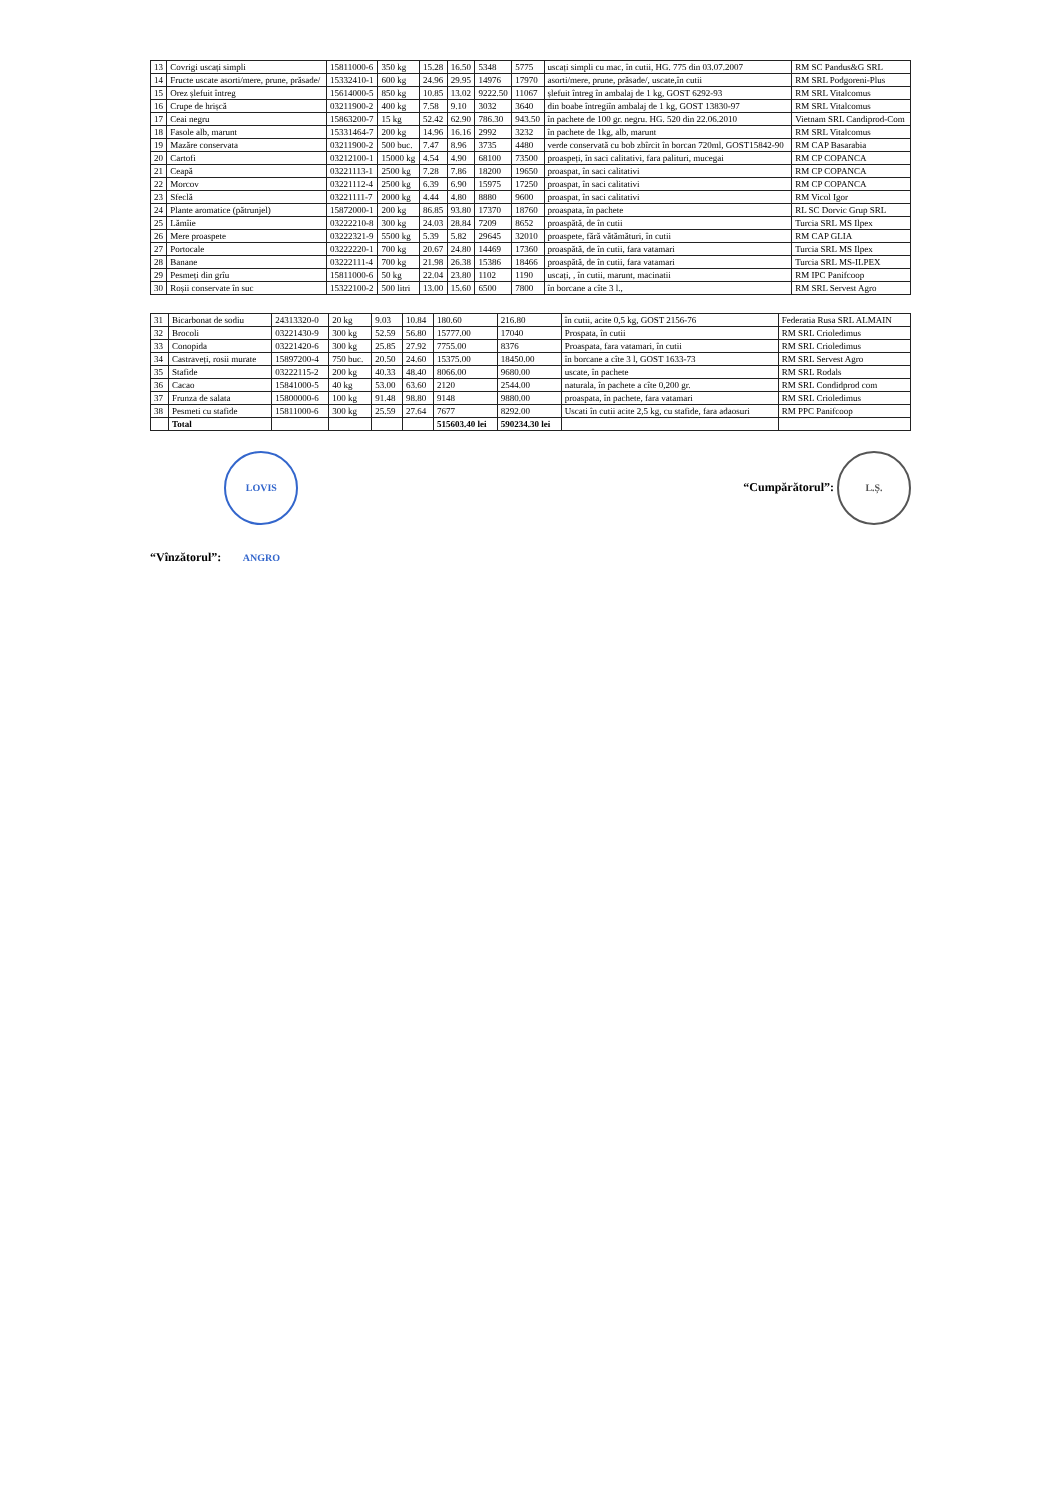| 13 | Covrigi uscați simpli | 15811000-6 | 350 kg | 15.28 | 16.50 | 5348 | 5775 | uscați simpli cu mac, în cutii, HG. 775 din 03.07.2007 | RM SC Pandus&G SRL |
| 14 | Fructe uscate asorti/mere, prune, prăsade/ | 15332410-1 | 600 kg | 24.96 | 29.95 | 14976 | 17970 | asorti/mere, prune, prăsade/, uscate,în cutii | RM SRL Podgoreni-Plus |
| 15 | Orez șlefuit întreg | 15614000-5 | 850 kg | 10.85 | 13.02 | 9222.50 | 11067 | șlefuit întreg în ambalaj de 1 kg, GOST 6292-93 | RM SRL Vitalcomus |
| 16 | Crupe de hrișcă | 03211900-2 | 400 kg | 7.58 | 9.10 | 3032 | 3640 | din boabe întregiîn ambalaj de 1 kg, GOST 13830-97 | RM SRL Vitalcomus |
| 17 | Ceai negru | 15863200-7 | 15 kg | 52.42 | 62.90 | 786.30 | 943.50 | în pachete de 100 gr. negru. HG. 520 din 22.06.2010 | Vietnam SRL Candiprod-Com |
| 18 | Fasole alb, marunt | 15331464-7 | 200 kg | 14.96 | 16.16 | 2992 | 3232 | în pachete de 1kg, alb, marunt | RM SRL Vitalcomus |
| 19 | Mazăre conservata | 03211900-2 | 500 buc. | 7.47 | 8.96 | 3735 | 4480 | verde conservată cu bob zbîrcit în borcan 720ml, GOST15842-90 | RM CAP Basarabia |
| 20 | Cartofi | 03212100-1 | 15000 kg | 4.54 | 4.90 | 68100 | 73500 | proaspeți, în saci calitativi, fara palituri, mucegai | RM CP COPANCA |
| 21 | Ceapă | 03221113-1 | 2500 kg | 7.28 | 7.86 | 18200 | 19650 | proaspat, în saci calitativi | RM CP COPANCA |
| 22 | Morcov | 03221112-4 | 2500 kg | 6.39 | 6.90 | 15975 | 17250 | proaspat, în saci calitativi | RM CP COPANCA |
| 23 | Sfeclă | 03221111-7 | 2000 kg | 4.44 | 4.80 | 8880 | 9600 | proaspat, în saci calitativi | RM Vicol Igor |
| 24 | Plante aromatice (pătrunjel) | 15872000-1 | 200 kg | 86.85 | 93.80 | 17370 | 18760 | proaspata, în pachete | RL SC Dorvic Grup SRL |
| 25 | Lămîie | 03222210-8 | 300 kg | 24.03 | 28.84 | 7209 | 8652 | proaspătă, de în cutii | Turcia SRL MS Ilpex |
| 26 | Mere proaspete | 03222321-9 | 5500 kg | 5.39 | 5.82 | 29645 | 32010 | proaspete, fără vătămături, în cutii | RM CAP GLIA |
| 27 | Portocale | 03222220-1 | 700 kg | 20.67 | 24.80 | 14469 | 17360 | proaspătă, de în cutii, fara vatamari | Turcia SRL MS Ilpex |
| 28 | Banane | 03222111-4 | 700 kg | 21.98 | 26.38 | 15386 | 18466 | proaspătă, de în cutii, fara vatamari | Turcia SRL MS-ILPEX |
| 29 | Pesmeți din grîu | 15811000-6 | 50 kg | 22.04 | 23.80 | 1102 | 1190 | uscați, , în cutii, marunt, macinatii | RM IPC Panifcoop |
| 30 | Roșii conservate în suc | 15322100-2 | 500 litri | 13.00 | 15.60 | 6500 | 7800 | în borcane a cîte 3 l., | RM SRL Servest Agro |
| 31 | Bicarbonat de sodiu | 24313320-0 | 20 kg | 9.03 | 10.84 | 180.60 | 216.80 | în cutii, acite 0,5 kg, GOST 2156-76 | Federatia Rusa SRL ALMAIN |
| 32 | Brocoli | 03221430-9 | 300 kg | 52.59 | 56.80 | 15777.00 | 17040 | Prospata, în cutii | RM SRL Crioledimus |
| 33 | Conopida | 03221420-6 | 300 kg | 25.85 | 27.92 | 7755.00 | 8376 | Proaspata, fara vatamari, în cutii | RM SRL Crioledimus |
| 34 | Castraveți, rosii murate | 15897200-4 | 750 buc. | 20.50 | 24.60 | 15375.00 | 18450.00 | în borcane a cîte 3 l, GOST 1633-73 | RM SRL Servest Agro |
| 35 | Stafide | 03222115-2 | 200 kg | 40.33 | 48.40 | 8066.00 | 9680.00 | uscate, în pachete | RM SRL Rodals |
| 36 | Cacao | 15841000-5 | 40 kg | 53.00 | 63.60 | 2120 | 2544.00 | naturala, în pachete a cîte 0,200 gr. | RM SRL Condidprod com |
| 37 | Frunza de salata | 15800000-6 | 100 kg | 91.48 | 98.80 | 9148 | 9880.00 | proaspata, în pachete, fara vatamari | RM SRL Crioledimus |
| 38 | Pesmeti cu stafide | 15811000-6 | 300 kg | 25.59 | 27.64 | 7677 | 8292.00 | Uscati în cutii acite 2,5 kg, cu stafide, fara adaosuri | RM PPC Panifcoop |
| | Total | | | | | 515603.40 lei | 590234.30 lei | | |
“Vînzătorul”: LOVIS ANGRO
“Cumpărătorul”: L.Ș.